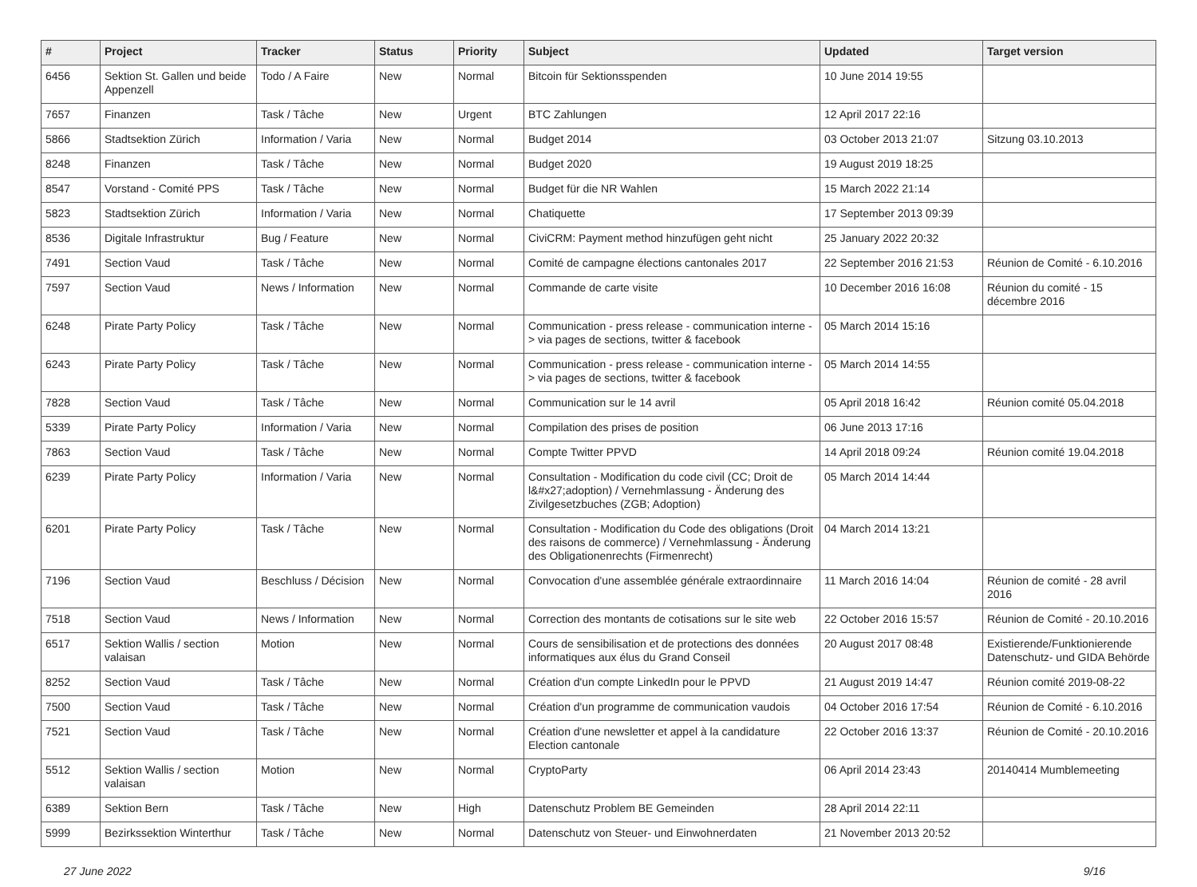| # | Project | Tracker | Status | Priority | Subject | Updated | Target version |
| --- | --- | --- | --- | --- | --- | --- | --- |
| 6456 | Sektion St. Gallen und beide Appenzell | Todo / A Faire | New | Normal | Bitcoin für Sektionsspenden | 10 June 2014 19:55 | |
| 7657 | Finanzen | Task / Tâche | New | Urgent | BTC Zahlungen | 12 April 2017 22:16 | |
| 5866 | Stadtsektion Zürich | Information / Varia | New | Normal | Budget 2014 | 03 October 2013 21:07 | Sitzung 03.10.2013 |
| 8248 | Finanzen | Task / Tâche | New | Normal | Budget 2020 | 19 August 2019 18:25 | |
| 8547 | Vorstand - Comité PPS | Task / Tâche | New | Normal | Budget für die NR Wahlen | 15 March 2022 21:14 | |
| 5823 | Stadtsektion Zürich | Information / Varia | New | Normal | Chatiquette | 17 September 2013 09:39 | |
| 8536 | Digitale Infrastruktur | Bug / Feature | New | Normal | CiviCRM: Payment method hinzufügen geht nicht | 25 January 2022 20:32 | |
| 7491 | Section Vaud | Task / Tâche | New | Normal | Comité de campagne élections cantonales 2017 | 22 September 2016 21:53 | Réunion de Comité - 6.10.2016 |
| 7597 | Section Vaud | News / Information | New | Normal | Commande de carte visite | 10 December 2016 16:08 | Réunion du comité - 15 décembre 2016 |
| 6248 | Pirate Party Policy | Task / Tâche | New | Normal | Communication - press release - communication interne -> via pages de sections, twitter & facebook | 05 March 2014 15:16 | |
| 6243 | Pirate Party Policy | Task / Tâche | New | Normal | Communication - press release - communication interne -> via pages de sections, twitter & facebook | 05 March 2014 14:55 | |
| 7828 | Section Vaud | Task / Tâche | New | Normal | Communication sur le 14 avril | 05 April 2018 16:42 | Réunion comité 05.04.2018 |
| 5339 | Pirate Party Policy | Information / Varia | New | Normal | Compilation des prises de position | 06 June 2013 17:16 | |
| 7863 | Section Vaud | Task / Tâche | New | Normal | Compte Twitter PPVD | 14 April 2018 09:24 | Réunion comité 19.04.2018 |
| 6239 | Pirate Party Policy | Information / Varia | New | Normal | Consultation - Modification du code civil (CC; Droit de l&#x27;adoption) / Vernehmlassung - Änderung des Zivilgesetzbuches (ZGB; Adoption) | 05 March 2014 14:44 | |
| 6201 | Pirate Party Policy | Task / Tâche | New | Normal | Consultation - Modification du Code des obligations (Droit des raisons de commerce) / Vernehmlassung - Änderung des Obligationenrechts (Firmenrecht) | 04 March 2014 13:21 | |
| 7196 | Section Vaud | Beschluss / Décision | New | Normal | Convocation d'une assemblée générale extraordinnaire | 11 March 2016 14:04 | Réunion de comité - 28 avril 2016 |
| 7518 | Section Vaud | News / Information | New | Normal | Correction des montants de cotisations sur le site web | 22 October 2016 15:57 | Réunion de Comité - 20.10.2016 |
| 6517 | Sektion Wallis / section valaisan | Motion | New | Normal | Cours de sensibilisation et de protections des données informatiques aux élus du Grand Conseil | 20 August 2017 08:48 | Existierende/Funktionierende Datenschutz- und GIDA Behörde |
| 8252 | Section Vaud | Task / Tâche | New | Normal | Création d'un compte LinkedIn pour le PPVD | 21 August 2019 14:47 | Réunion comité 2019-08-22 |
| 7500 | Section Vaud | Task / Tâche | New | Normal | Création d'un programme de communication vaudois | 04 October 2016 17:54 | Réunion de Comité - 6.10.2016 |
| 7521 | Section Vaud | Task / Tâche | New | Normal | Création d'une newsletter et appel à la candidature Election cantonale | 22 October 2016 13:37 | Réunion de Comité - 20.10.2016 |
| 5512 | Sektion Wallis / section valaisan | Motion | New | Normal | CryptoParty | 06 April 2014 23:43 | 20140414 Mumblemeeting |
| 6389 | Sektion Bern | Task / Tâche | New | High | Datenschutz Problem BE Gemeinden | 28 April 2014 22:11 | |
| 5999 | Bezirkssektion Winterthur | Task / Tâche | New | Normal | Datenschutz von Steuer- und Einwohnerdaten | 21 November 2013 20:52 | |
27 June 2022 9/16